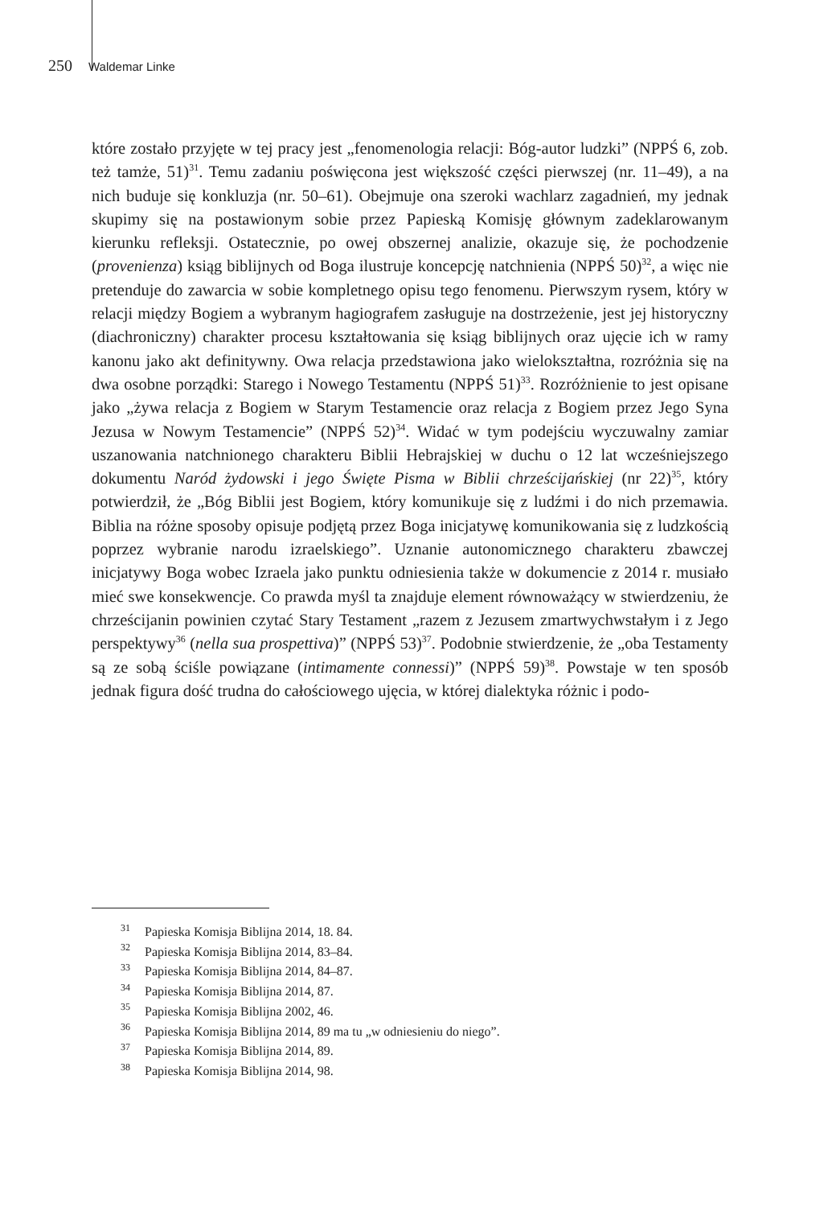250 Waldemar Linke
które zostało przyjęte w tej pracy jest „fenomenologia relacji: Bóg-autor ludzki” (NPPŚ 6, zob. też tamże, 51)<sup>31</sup>. Temu zadaniu poświęcona jest większość części pierwszej (nr. 11–49), a na nich buduje się konkluzja (nr. 50–61). Obejmuje ona szeroki wachlarz zagadnień, my jednak skupimy się na postawionym sobie przez Papieską Komisję głównym zadeklarowanym kierunku refleksji. Ostatecznie, po owej obszernej analizie, okazuje się, że pochodzenie (provenienza) ksiąg biblijnych od Boga ilustruje koncepcję natchnienia (NPPŚ 50)<sup>32</sup>, a więc nie pretenduje do zawarcia w sobie kompletnego opisu tego fenomenu. Pierwszym rysem, który w relacji między Bogiem a wybranym hagiografem zasługuje na dostrzeżenie, jest jej historyczny (diachroniczny) charakter procesu kształtowania się ksiąg biblijnych oraz ujęcie ich w ramy kanonu jako akt definitywny. Owa relacja przedstawiona jako wielokształtna, rozróżnia się na dwa osobne porządki: Starego i Nowego Testamentu (NPPŚ 51)<sup>33</sup>. Rozróżnienie to jest opisane jako „żywa relacja z Bogiem w Starym Testamencie oraz relacja z Bogiem przez Jego Syna Jezusa w Nowym Testamencie” (NPPŚ 52)<sup>34</sup>. Widać w tym podejściu wyczuwalny zamiar uszanowania natchnionego charakteru Biblii Hebrajskiej w duchu o 12 lat wcześniejszego dokumentu Naród żydowski i jego Święte Pisma w Biblii chrześcijańskiej (nr 22)<sup>35</sup>, który potwierdził, że „Bóg Biblii jest Bogiem, który komunikuje się z ludźmi i do nich przemawia. Biblia na różne sposoby opisuje podjętą przez Boga inicjatywę komunikowania się z ludzkością poprzez wybranie narodu izraelskiego”. Uznanie autonomicznego charakteru zbawczej inicjatywy Boga wobec Izraela jako punktu odniesienia także w dokumencie z 2014 r. musiało mieć swe konsekwencje. Co prawda myśl ta znajduje element równoważący w stwierdzeniu, że chrześcijanin powinien czytać Stary Testament „razem z Jezusem zmartwychwstałym i z Jego perspektywy<sup>36</sup> (nella sua prospettiva)” (NPPŚ 53)<sup>37</sup>. Podobnie stwierdzenie, że „oba Testamenty są ze sobą ściśle powiązane (intimamente connessi)” (NPPŚ 59)<sup>38</sup>. Powstaje w ten sposób jednak figura dość trudna do całościowego ujęcia, w której dialektyka różnic i podo-
<sup>31</sup> Papieska Komisja Biblijna 2014, 18. 84.
<sup>32</sup> Papieska Komisja Biblijna 2014, 83–84.
<sup>33</sup> Papieska Komisja Biblijna 2014, 84–87.
<sup>34</sup> Papieska Komisja Biblijna 2014, 87.
<sup>35</sup> Papieska Komisja Biblijna 2002, 46.
<sup>36</sup> Papieska Komisja Biblijna 2014, 89 ma tu „w odniesieniu do niego”.
<sup>37</sup> Papieska Komisja Biblijna 2014, 89.
<sup>38</sup> Papieska Komisja Biblijna 2014, 98.